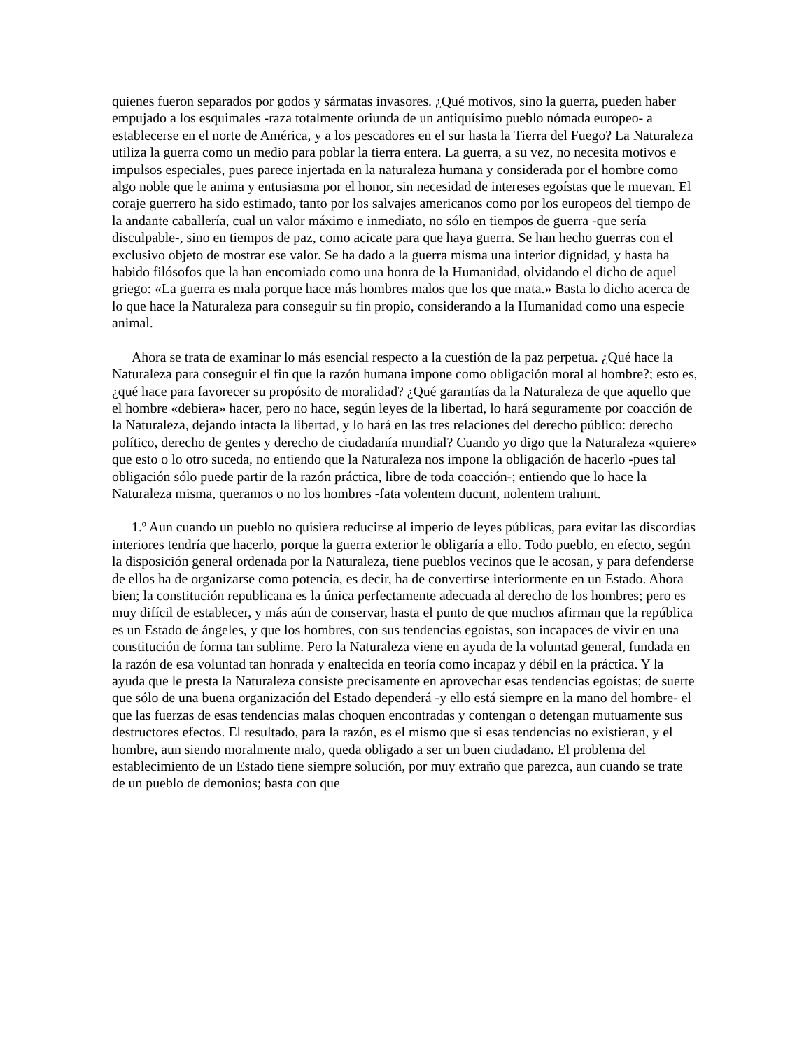quienes fueron separados por godos y sármatas invasores. ¿Qué motivos, sino la guerra, pueden haber empujado a los esquimales -raza totalmente oriunda de un antiquísimo pueblo nómada europeo- a establecerse en el norte de América, y a los pescadores en el sur hasta la Tierra del Fuego? La Naturaleza utiliza la guerra como un medio para poblar la tierra entera. La guerra, a su vez, no necesita motivos e impulsos especiales, pues parece injertada en la naturaleza humana y considerada por el hombre como algo noble que le anima y entusiasma por el honor, sin necesidad de intereses egoístas que le muevan. El coraje guerrero ha sido estimado, tanto por los salvajes americanos como por los europeos del tiempo de la andante caballería, cual un valor máximo e inmediato, no sólo en tiempos de guerra -que sería disculpable-, sino en tiempos de paz, como acicate para que haya guerra. Se han hecho guerras con el exclusivo objeto de mostrar ese valor. Se ha dado a la guerra misma una interior dignidad, y hasta ha habido filósofos que la han encomiado como una honra de la Humanidad, olvidando el dicho de aquel griego: «La guerra es mala porque hace más hombres malos que los que mata.» Basta lo dicho acerca de lo que hace la Naturaleza para conseguir su fin propio, considerando a la Humanidad como una especie animal.
Ahora se trata de examinar lo más esencial respecto a la cuestión de la paz perpetua. ¿Qué hace la Naturaleza para conseguir el fin que la razón humana impone como obligación moral al hombre?; esto es, ¿qué hace para favorecer su propósito de moralidad? ¿Qué garantías da la Naturaleza de que aquello que el hombre «debiera» hacer, pero no hace, según leyes de la libertad, lo hará seguramente por coacción de la Naturaleza, dejando intacta la libertad, y lo hará en las tres relaciones del derecho público: derecho político, derecho de gentes y derecho de ciudadanía mundial? Cuando yo digo que la Naturaleza «quiere» que esto o lo otro suceda, no entiendo que la Naturaleza nos impone la obligación de hacerlo -pues tal obligación sólo puede partir de la razón práctica, libre de toda coacción-; entiendo que lo hace la Naturaleza misma, queramos o no los hombres -fata volentem ducunt, nolentem trahunt.
1.º Aun cuando un pueblo no quisiera reducirse al imperio de leyes públicas, para evitar las discordias interiores tendría que hacerlo, porque la guerra exterior le obligaría a ello. Todo pueblo, en efecto, según la disposición general ordenada por la Naturaleza, tiene pueblos vecinos que le acosan, y para defenderse de ellos ha de organizarse como potencia, es decir, ha de convertirse interiormente en un Estado. Ahora bien; la constitución republicana es la única perfectamente adecuada al derecho de los hombres; pero es muy difícil de establecer, y más aún de conservar, hasta el punto de que muchos afirman que la república es un Estado de ángeles, y que los hombres, con sus tendencias egoístas, son incapaces de vivir en una constitución de forma tan sublime. Pero la Naturaleza viene en ayuda de la voluntad general, fundada en la razón de esa voluntad tan honrada y enaltecida en teoría como incapaz y débil en la práctica. Y la ayuda que le presta la Naturaleza consiste precisamente en aprovechar esas tendencias egoístas; de suerte que sólo de una buena organización del Estado dependerá -y ello está siempre en la mano del hombre- el que las fuerzas de esas tendencias malas choquen encontradas y contengan o detengan mutuamente sus destructores efectos. El resultado, para la razón, es el mismo que si esas tendencias no existieran, y el hombre, aun siendo moralmente malo, queda obligado a ser un buen ciudadano. El problema del establecimiento de un Estado tiene siempre solución, por muy extraño que parezca, aun cuando se trate de un pueblo de demonios; basta con que